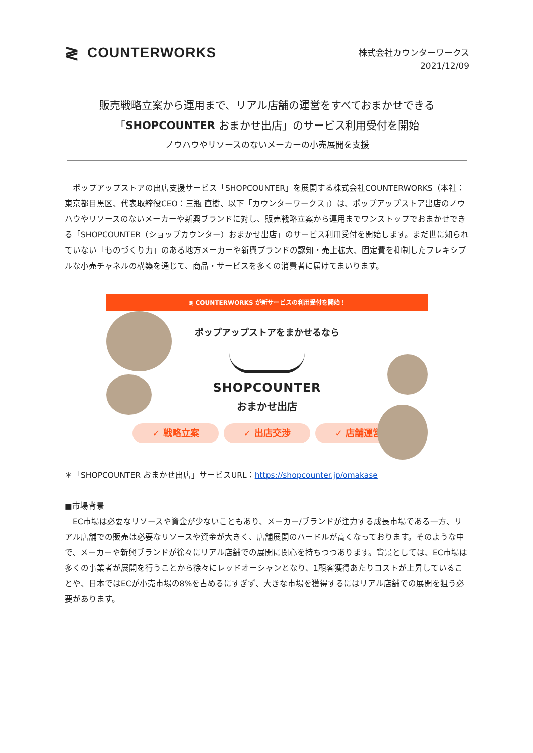≷ COUNTERWORKS
株式会社カウンターワークス
2021/12/09
販売戦略立案から運用まで、リアル店舗の運営をすべておまかせできる
「SHOPCOUNTER おまかせ出店」のサービス利用受付を開始
ノウハウやリソースのないメーカーの小売展開を支援
　ポップアップストアの出店支援サービス「SHOPCOUNTER」を展開する株式会社COUNTERWORKS（本社：東京都目黒区、代表取締役CEO：三瓶 直樹、以下「カウンターワークス」）は、ポップアップストア出店のノウハウやリソースのないメーカーや新興ブランドに対し、販売戦略立案から運用までワンストップでおまかせできる「SHOPCOUNTER（ショップカウンター）おまかせ出店」のサービス利用受付を開始します。まだ世に知られていない「ものづくり力」のある地方メーカーや新興ブランドの認知・売上拡大、固定費を抑制したフレキシブルな小売チャネルの構築を通じて、商品・サービスを多くの消費者に届けてまいります。
≷ COUNTERWORKS が新サービスの利用受付を開始！
ポップアップストアをまかせるなら
SHOPCOUNTER
おまかせ出店
✓ 戦略立案 ✓ 出店交渉 ✓ 店舗運営
＊「SHOPCOUNTER おまかせ出店」サービスURL：https://shopcounter.jp/omakase
■市場背景
　EC市場は必要なリソースや資金が少ないこともあり、メーカー/ブランドが注力する成長市場である一方、リアル店舗での販売は必要なリソースや資金が大きく、店舗展開のハードルが高くなっております。そのような中で、メーカーや新興ブランドが徐々にリアル店舗での展開に関心を持ちつつあります。背景としては、EC市場は多くの事業者が展開を行うことから徐々にレッドオーシャンとなり、1顧客獲得あたりコストが上昇していることや、日本ではECが小売市場の8%を占めるにすぎず、大きな市場を獲得するにはリアル店舗での展開を狙う必要があります。